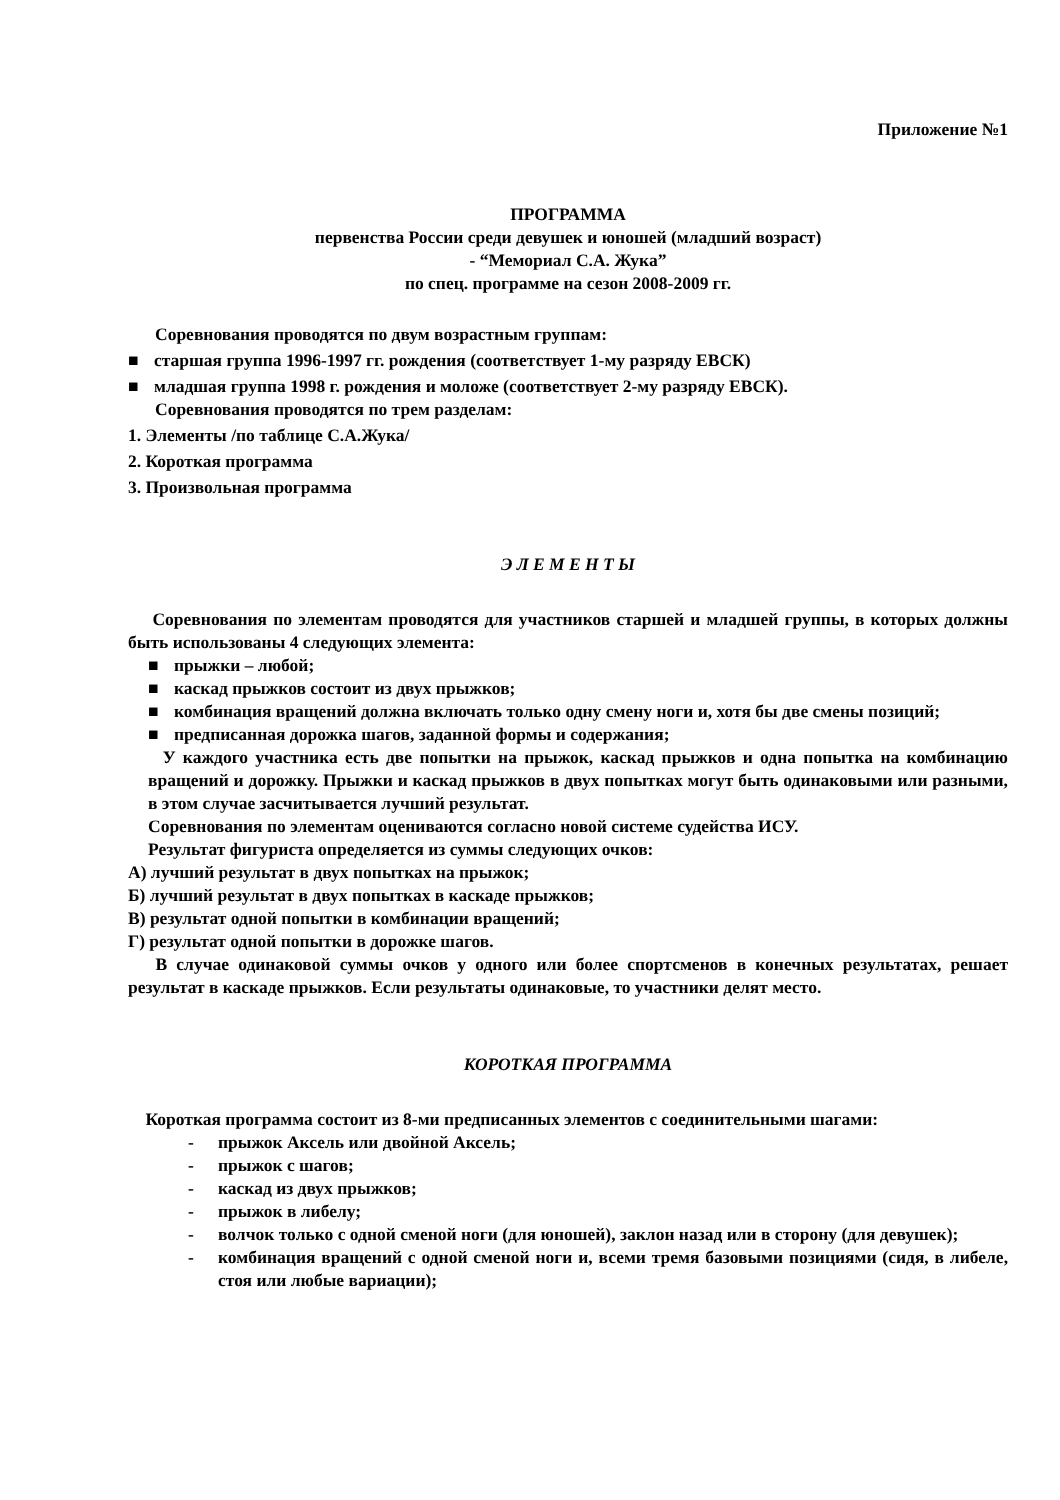Приложение №1
ПРОГРАММА
первенства России среди девушек и юношей (младший возраст)
- “Мемориал С.А. Жука”
по спец. программе на сезон 2008-2009 гг.
Соревнования проводятся по двум возрастным группам:
■ старшая группа 1996-1997 гг. рождения (соответствует 1-му разряду ЕВСК)
■ младшая группа 1998 г. рождения и моложе (соответствует 2-му разряду ЕВСК).
Соревнования проводятся по трем разделам:
1. Элементы /по таблице С.А.Жука/
2. Короткая программа
3. Произвольная программа
Э Л Е М Е Н Т Ы
Соревнования по элементам проводятся для участников старшей и младшей группы, в которых должны быть использованы 4 следующих элемента:
■ прыжки – любой;
■ каскад прыжков состоит из двух прыжков;
■ комбинация вращений должна включать только одну смену ноги и, хотя бы две смены позиций;
■ предписанная дорожка шагов, заданной формы и содержания;
У каждого участника есть две попытки на прыжок, каскад прыжков и одна попытка на комбинацию вращений и дорожку. Прыжки и каскад прыжков в двух попытках могут быть одинаковыми или разными, в этом случае засчитывается лучший результат.
Соревнования по элементам оцениваются согласно новой системе судейства ИСУ.
Результат фигуриста определяется из суммы следующих очков:
А) лучший результат в двух попытках на прыжок;
Б) лучший результат в двух попытках в каскаде прыжков;
В) результат одной попытки в комбинации вращений;
Г) результат одной попытки в дорожке шагов.
В случае одинаковой суммы очков у одного или более спортсменов в конечных результатах, решает результат в каскаде прыжков. Если результаты одинаковые, то участники делят место.
КОРОТКАЯ ПРОГРАММА
Короткая программа состоит из 8-ми предписанных элементов с соединительными шагами:
- прыжок Аксель или двойной Аксель;
- прыжок с шагов;
- каскад из двух прыжков;
- прыжок в либелу;
- волчок только с одной сменой ноги (для юношей), заклон назад или в сторону (для девушек);
- комбинация вращений с одной сменой ноги и, всеми тремя базовыми позициями (сидя, в либеле, стоя или любые вариации);